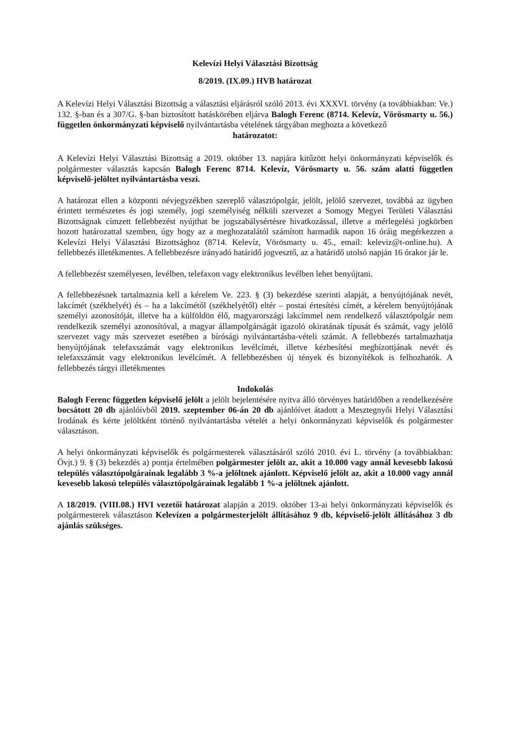Kelevízi Helyi Választási Bizottság
8/2019. (IX.09.) HVB határozat
A Kelevízi Helyi Választási Bizottság a választási eljárásról szóló 2013. évi XXXVI. törvény (a továbbiakban: Ve.) 132. §-ban és a 307/G. §-ban biztosított hatáskörében eljárva Balogh Ferenc (8714. Kelevíz, Vörösmarty u. 56.) független önkormányzati képviselő nyilvántartásba vételének tárgyában meghozta a következő
határozatot:
A Kelevízi Helyi Választási Bizottság a 2019. október 13. napjára kitűzött helyi önkormányzati képviselők és polgármester választás kapcsán Balogh Ferenc 8714. Kelevíz, Vörösmarty u. 56. szám alatti független képviselő-jelöltet nyilvántartásba veszi.
A határozat ellen a központi névjegyzékben szereplő választópolgár, jelölt, jelölő szervezet, továbbá az ügyben érintett természetes és jogi személy, jogi személyiség nélküli szervezet a Somogy Megyei Területi Választási Bizottságnak címzett fellebbezést nyújthat be jogszabálysértésre hivatkozással, illetve a mérlegelési jogkörben hozott határozattal szemben, úgy hogy az a meghozatalától számított harmadik napon 16 óráig megérkezzen a Kelevízi Helyi Választási Bizottsághoz (8714. Kelevíz, Vörösmarty u. 45., email: keleviz@t-online.hu). A fellebbezés illetékmentes. A fellebbezésre irányadó határidő jogvesztő, az a határidő utolsó napján 16 órakor jár le.
A fellebbezést személyesen, levélben, telefaxon vagy elektronikus levélben lehet benyújtani.
A fellebbezésnek tartalmaznia kell a kérelem Ve. 223. § (3) bekezdése szerinti alapját, a benyújtójának nevét, lakcímét (székhelyét) és – ha a lakcímétől (székhelyétől) eltér – postai értesítési címét, a kérelem benyújtójának személyi azonosítóját, illetve ha a külföldön élő, magyarországi lakcímmel nem rendelkező választópolgár nem rendelkezik személyi azonosítóval, a magyar állampolgárságát igazoló okiratának típusát és számát, vagy jelölő szervezet vagy más szervezet esetében a bírósági nyilvántartásba-vételi számát. A fellebbezés tartalmazhatja benyújtójának telefaxszámát vagy elektronikus levélcímét, illetve kézbesítési megbízottjának nevét és telefaxszámát vagy elektronikus levélcímét. A fellebbezésben új tények és bizonyítékok is felhozhatók. A fellebbezés tárgyi illetékmentes
Indokolás
Balogh Ferenc független képviselő jelölt a jelölt bejelentésére nyitva álló törvényes határidőben a rendelkezésére bocsátott 20 db ajánlóívből 2019. szeptember 06-án 20 db ajánlóívet átadott a Mesztegnyői Helyi Választási Irodának és kérte jelöltként történő nyilvántartásba vételét a helyi önkormányzati képviselők és polgármester választáson.
A helyi önkormányzati képviselők és polgármesterek választásáról szóló 2010. évi L. törvény (a továbbiakban: Övjt.) 9. § (3) bekezdés a) pontja értelmében polgármester jelölt az, akit a 10.000 vagy annál kevesebb lakosú település választópolgárainak legalább 3 %-a jelöltnek ajánlott. Képviselő jelölt az, akit a 10.000 vagy annál kevesebb lakosú település választópolgárainak legalább 1 %-a jelöltnek ajánlott.
A 18/2019. (VIII.08.) HVI vezetői határozat alapján a 2019. október 13-ai helyi önkormányzati képviselők és polgármesterek választáson Kelevízen a polgármesterjelölt állításához 9 db, képviselő-jelölt állításához 3 db ajánlás szükséges.